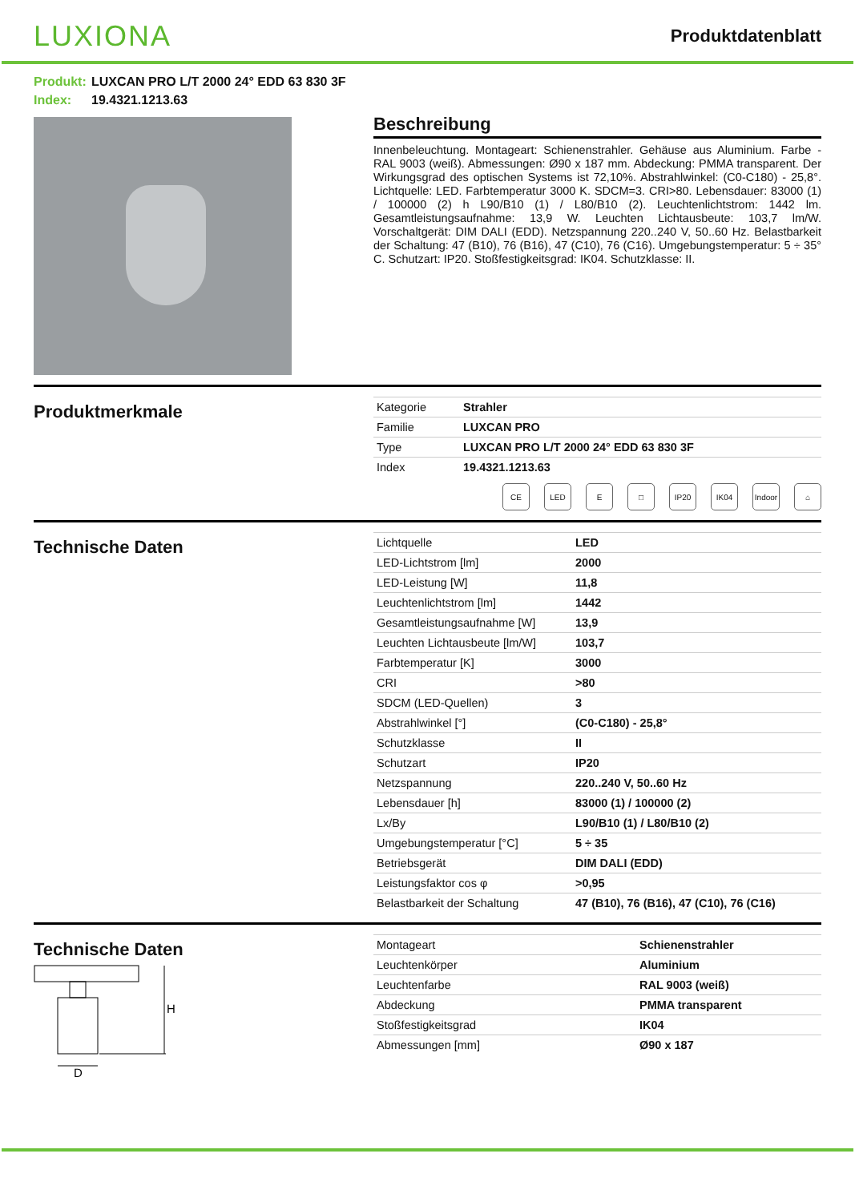LUXIONA
Produktdatenblatt
Produkt: LUXCAN PRO L/T 2000 24° EDD 63 830 3F
Index: 19.4321.1213.63
Beschreibung
Innenbeleuchtung. Montageart: Schienenstrahler. Gehäuse aus Aluminium. Farbe - RAL 9003 (weiß). Abmessungen: Ø90 x 187 mm. Abdeckung: PMMA transparent. Der Wirkungsgrad des optischen Systems ist 72,10%. Abstrahlwinkel: (C0-C180) - 25,8°. Lichtquelle: LED. Farbtemperatur 3000 K. SDCM=3. CRI>80. Lebensdauer: 83000 (1) / 100000 (2) h L90/B10 (1) / L80/B10 (2). Leuchtenlichtstrom: 1442 lm. Gesamtleistungsaufnahme: 13,9 W. Leuchten Lichtausbeute: 103,7 lm/W. Vorschaltgerät: DIM DALI (EDD). Netzspannung 220..240 V, 50..60 Hz. Belastbarkeit der Schaltung: 47 (B10), 76 (B16), 47 (C10), 76 (C16). Umgebungstemperatur: 5 ÷ 35° C. Schutzart: IP20. Stoßfestigkeitsgrad: IK04. Schutzklasse: II.
Produktmerkmale
| Kategorie | Strahler |
| Familie | LUXCAN PRO |
| Type | LUXCAN PRO L/T 2000 24° EDD 63 830 3F |
| Index | 19.4321.1213.63 |
CE LED E □ IP20 IK04 Indoor
⌂
Technische Daten
| Lichtquelle | LED |
| LED-Lichtstrom [lm] | 2000 |
| LED-Leistung [W] | 11,8 |
| Leuchtenlichtstrom [lm] | 1442 |
| Gesamtleistungsaufnahme [W] | 13,9 |
| Leuchten Lichtausbeute [lm/W] | 103,7 |
| Farbtemperatur [K] | 3000 |
| CRI | >80 |
| SDCM (LED-Quellen) | 3 |
| Abstrahlwinkel [°] | (C0-C180) - 25,8° |
| Schutzklasse | II |
| Schutzart | IP20 |
| Netzspannung | 220..240 V, 50..60 Hz |
| Lebensdauer [h] | 83000 (1) / 100000 (2) |
| Lx/By | L90/B10 (1) / L80/B10 (2) |
| Umgebungstemperatur [°C] | 5 ÷ 35 |
| Betriebsgerät | DIM DALI (EDD) |
| Leistungsfaktor cos φ | >0,95 |
| Belastbarkeit der Schaltung | 47 (B10), 76 (B16), 47 (C10), 76 (C16) |
Technische Daten
H
D
| Montageart | Schienenstrahler |
| Leuchtenkörper | Aluminium |
| Leuchtenfarbe | RAL 9003 (weiß) |
| Abdeckung | PMMA transparent |
| Stoßfestigkeitsgrad | IK04 |
| Abmessungen [mm] | Ø90 x 187 |